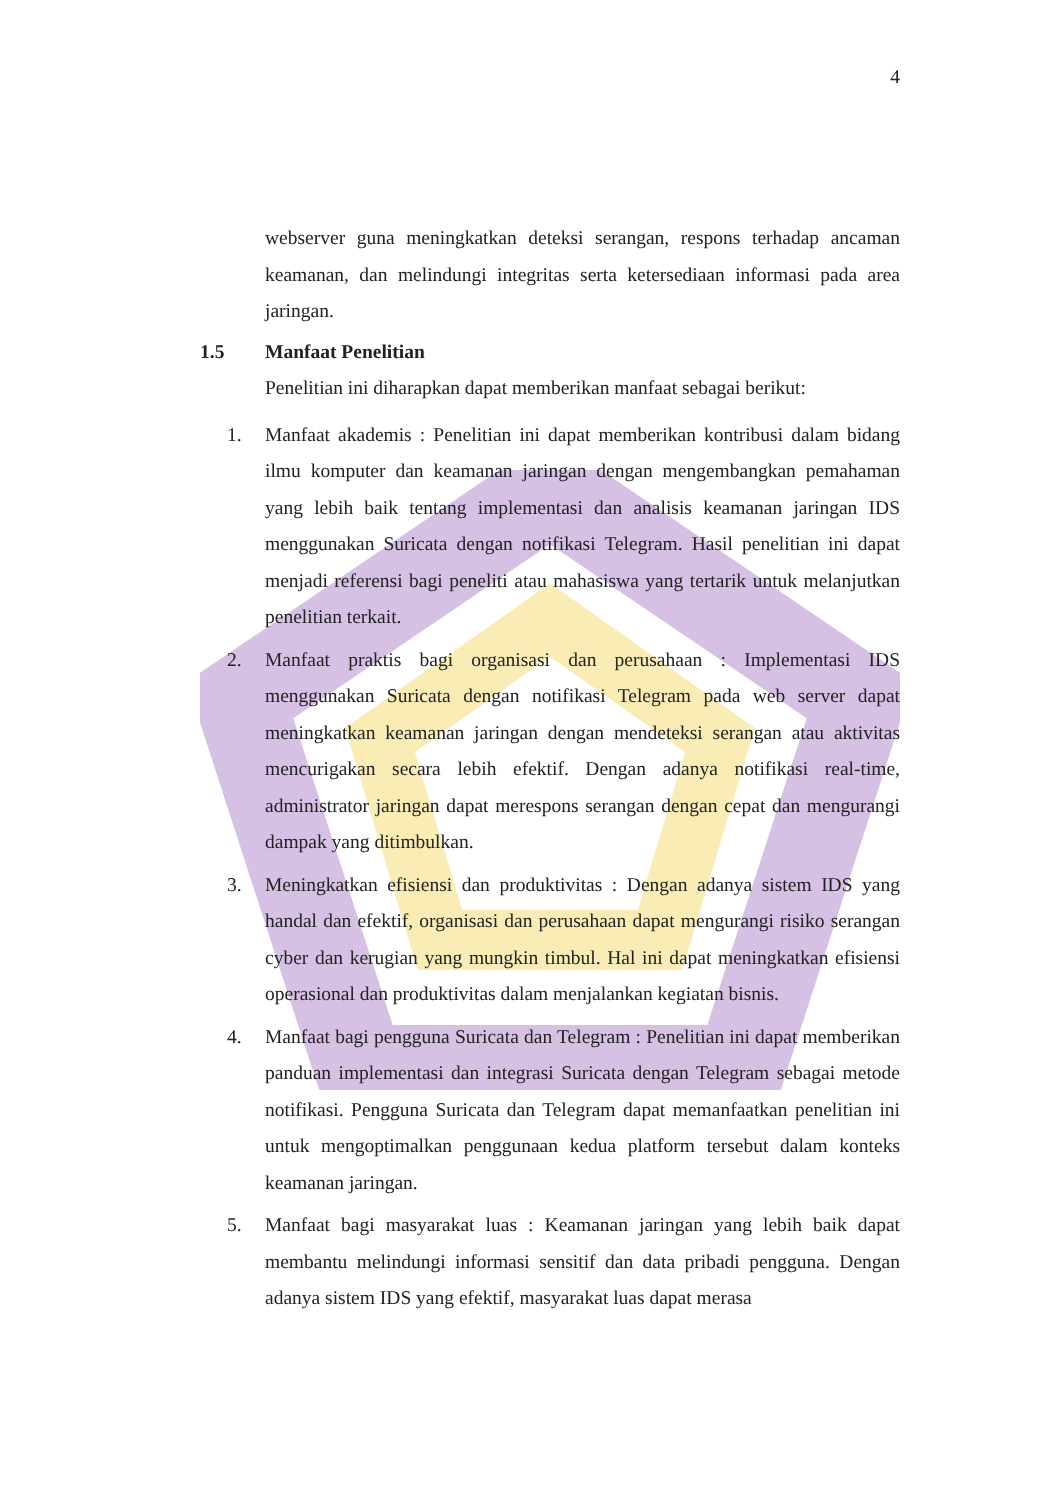4
webserver guna meningkatkan deteksi serangan, respons terhadap ancaman keamanan, dan melindungi integritas serta ketersediaan informasi pada area jaringan.
1.5 Manfaat Penelitian
Penelitian ini diharapkan dapat memberikan manfaat sebagai berikut:
1. Manfaat akademis : Penelitian ini dapat memberikan kontribusi dalam bidang ilmu komputer dan keamanan jaringan dengan mengembangkan pemahaman yang lebih baik tentang implementasi dan analisis keamanan jaringan IDS menggunakan Suricata dengan notifikasi Telegram. Hasil penelitian ini dapat menjadi referensi bagi peneliti atau mahasiswa yang tertarik untuk melanjutkan penelitian terkait.
2. Manfaat praktis bagi organisasi dan perusahaan : Implementasi IDS menggunakan Suricata dengan notifikasi Telegram pada web server dapat meningkatkan keamanan jaringan dengan mendeteksi serangan atau aktivitas mencurigakan secara lebih efektif. Dengan adanya notifikasi real-time, administrator jaringan dapat merespons serangan dengan cepat dan mengurangi dampak yang ditimbulkan.
3. Meningkatkan efisiensi dan produktivitas : Dengan adanya sistem IDS yang handal dan efektif, organisasi dan perusahaan dapat mengurangi risiko serangan cyber dan kerugian yang mungkin timbul. Hal ini dapat meningkatkan efisiensi operasional dan produktivitas dalam menjalankan kegiatan bisnis.
4. Manfaat bagi pengguna Suricata dan Telegram : Penelitian ini dapat memberikan panduan implementasi dan integrasi Suricata dengan Telegram sebagai metode notifikasi. Pengguna Suricata dan Telegram dapat memanfaatkan penelitian ini untuk mengoptimalkan penggunaan kedua platform tersebut dalam konteks keamanan jaringan.
5. Manfaat bagi masyarakat luas : Keamanan jaringan yang lebih baik dapat membantu melindungi informasi sensitif dan data pribadi pengguna. Dengan adanya sistem IDS yang efektif, masyarakat luas dapat merasa